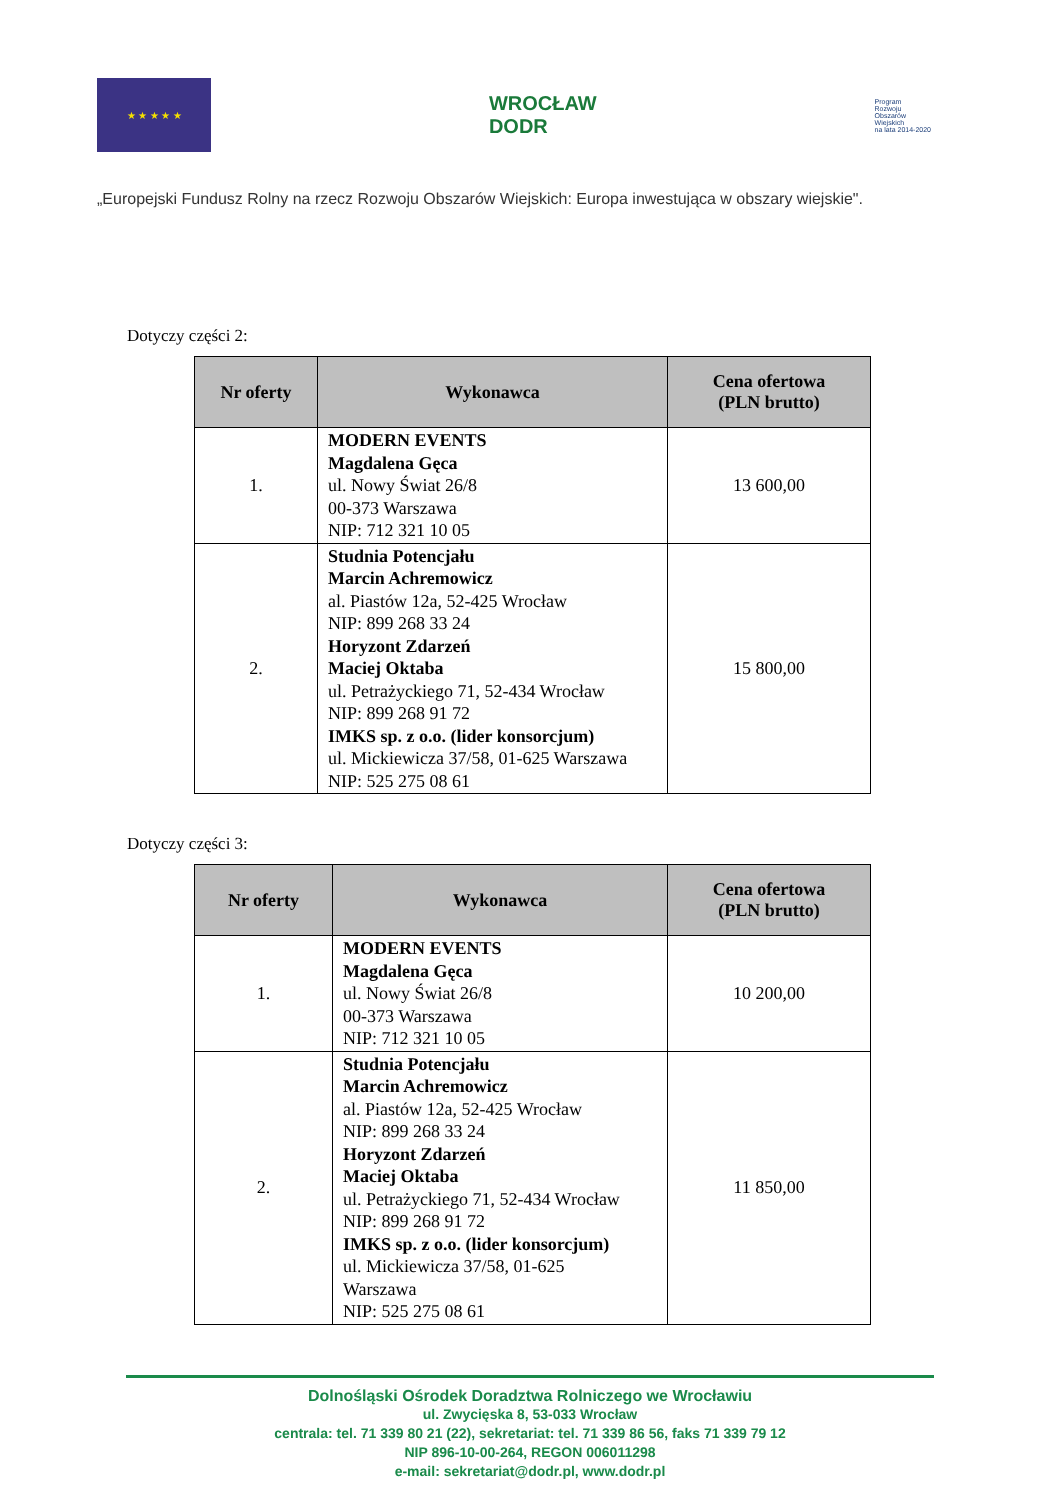★ ★ ★ ★ ★
WROCŁAW
DODR
Program
Rozwoju
Obszarów
Wiejskich
na lata 2014-2020
„Europejski Fundusz Rolny na rzecz Rozwoju Obszarów Wiejskich: Europa inwestująca w obszary wiejskie".
Dotyczy części 2:
| Nr oferty | Wykonawca | Cena ofertowa (PLN brutto) |
| --- | --- | --- |
| 1. | MODERN EVENTS Magdalena Gęca ul. Nowy Świat 26/8 00-373 Warszawa NIP: 712 321 10 05 | 13 600,00 |
| 2. | Studnia Potencjału Marcin Achremowicz al. Piastów 12a, 52-425 Wrocław NIP: 899 268 33 24 Horyzont Zdarzeń Maciej Oktaba ul. Petrażyckiego 71, 52-434 Wrocław NIP: 899 268 91 72 IMKS sp. z o.o. (lider konsorcjum) ul. Mickiewicza 37/58, 01-625 Warszawa NIP: 525 275 08 61 | 15 800,00 |
Dotyczy części 3:
| Nr oferty | Wykonawca | Cena ofertowa (PLN brutto) |
| --- | --- | --- |
| 1. | MODERN EVENTS Magdalena Gęca ul. Nowy Świat 26/8 00-373 Warszawa NIP: 712 321 10 05 | 10 200,00 |
| 2. | Studnia Potencjału Marcin Achremowicz al. Piastów 12a, 52-425 Wrocław NIP: 899 268 33 24 Horyzont Zdarzeń Maciej Oktaba ul. Petrażyckiego 71, 52-434 Wrocław NIP: 899 268 91 72 IMKS sp. z o.o. (lider konsorcjum) ul. Mickiewicza 37/58, 01-625 Warszawa NIP: 525 275 08 61 | 11 850,00 |
Dolnośląski Ośrodek Doradztwa Rolniczego we Wrocławiu
ul. Zwycięska 8, 53-033 Wrocław
centrala: tel. 71 339 80 21 (22), sekretariat: tel. 71 339 86 56, faks 71 339 79 12
NIP 896-10-00-264, REGON 006011298
e-mail: sekretariat@dodr.pl, www.dodr.pl